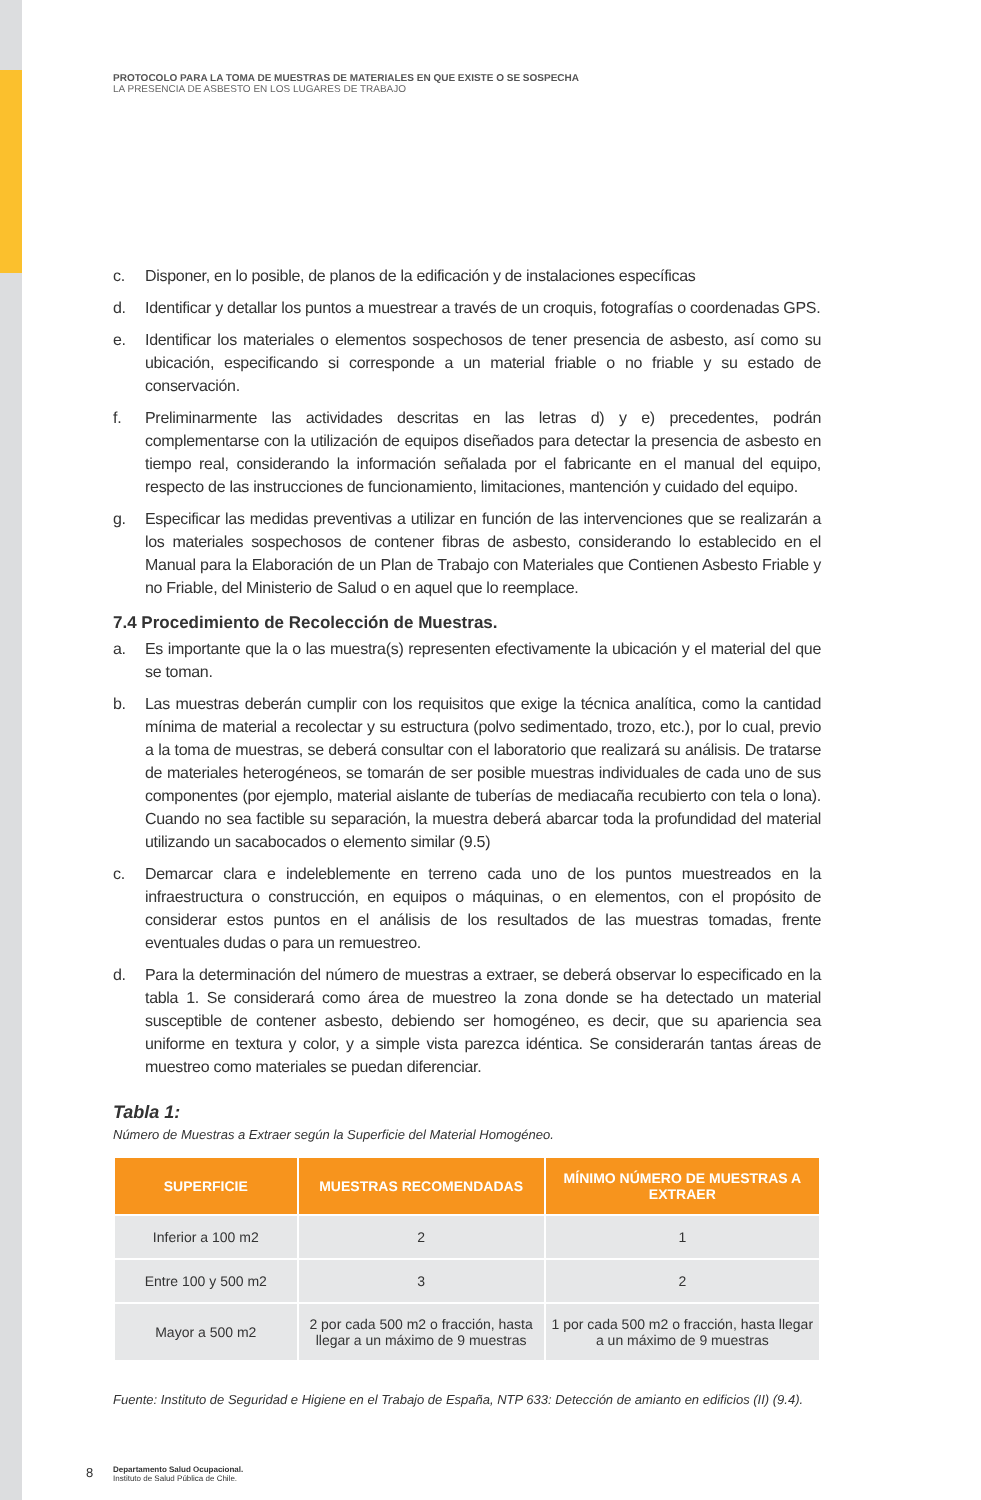PROTOCOLO PARA LA TOMA DE MUESTRAS DE MATERIALES EN QUE EXISTE O SE SOSPECHA
LA PRESENCIA DE ASBESTO EN LOS LUGARES DE TRABAJO
c. Disponer, en lo posible, de planos de la edificación y de instalaciones específicas
d. Identificar y detallar los puntos a muestrear a través de un croquis, fotografías o coordenadas GPS.
e. Identificar los materiales o elementos sospechosos de tener presencia de asbesto, así como su ubicación, especificando si corresponde a un material friable o no friable y su estado de conservación.
f. Preliminarmente las actividades descritas en las letras d) y e) precedentes, podrán complementarse con la utilización de equipos diseñados para detectar la presencia de asbesto en tiempo real, considerando la información señalada por el fabricante en el manual del equipo, respecto de las instrucciones de funcionamiento, limitaciones, mantención y cuidado del equipo.
g. Especificar las medidas preventivas a utilizar en función de las intervenciones que se realizarán a los materiales sospechosos de contener fibras de asbesto, considerando lo establecido en el Manual para la Elaboración de un Plan de Trabajo con Materiales que Contienen Asbesto Friable y no Friable, del Ministerio de Salud o en aquel que lo reemplace.
7.4 Procedimiento de Recolección de Muestras.
a. Es importante que la o las muestra(s) representen efectivamente la ubicación y el material del que se toman.
b. Las muestras deberán cumplir con los requisitos que exige la técnica analítica, como la cantidad mínima de material a recolectar y su estructura (polvo sedimentado, trozo, etc.), por lo cual, previo a la toma de muestras, se deberá consultar con el laboratorio que realizará su análisis. De tratarse de materiales heterogéneos, se tomarán de ser posible muestras individuales de cada uno de sus componentes (por ejemplo, material aislante de tuberías de mediacaña recubierto con tela o lona). Cuando no sea factible su separación, la muestra deberá abarcar toda la profundidad del material utilizando un sacabocados o elemento similar (9.5)
c. Demarcar clara e indeleblemente en terreno cada uno de los puntos muestreados en la infraestructura o construcción, en equipos o máquinas, o en elementos, con el propósito de considerar estos puntos en el análisis de los resultados de las muestras tomadas, frente eventuales dudas o para un remuestreo.
d. Para la determinación del número de muestras a extraer, se deberá observar lo especificado en la tabla 1. Se considerará como área de muestreo la zona donde se ha detectado un material susceptible de contener asbesto, debiendo ser homogéneo, es decir, que su apariencia sea uniforme en textura y color, y a simple vista parezca idéntica. Se considerarán tantas áreas de muestreo como materiales se puedan diferenciar.
Tabla 1:
Número de Muestras a Extraer según la Superficie del Material Homogéneo.
| SUPERFICIE | MUESTRAS RECOMENDADAS | MÍNIMO NÚMERO DE MUESTRAS A EXTRAER |
| --- | --- | --- |
| Inferior a 100 m2 | 2 | 1 |
| Entre 100 y 500 m2 | 3 | 2 |
| Mayor a 500 m2 | 2 por cada 500 m2 o fracción, hasta llegar a un máximo de 9 muestras | 1 por cada 500 m2 o fracción, hasta llegar a un máximo de 9 muestras |
Fuente: Instituto de Seguridad e Higiene en el Trabajo de España, NTP 633: Detección de amianto en edificios (II) (9.4).
8 Departamento Salud Ocupacional.
Instituto de Salud Pública de Chile.